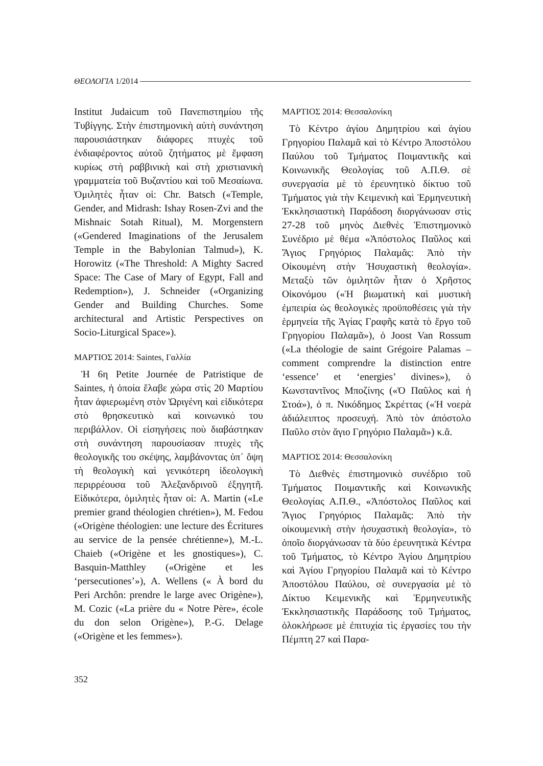ΘΕΟΛΟΓΙΑ 1/2014
Institut Judaicum τοῦ Πανεπιστημίου τῆς Τυβίγγης. Στὴν ἐπιστημονικὴ αὐτὴ συνάντηση παρουσιάστηκαν διάφορες πτυχὲς τοῦ ἐνδιαφέροντος αὐτοῦ ζητήματος μὲ ἔμφαση κυρίως στὴ ραββινικὴ καὶ στὴ χριστιανικὴ γραμματεία τοῦ Βυζαντίου καὶ τοῦ Μεσαίωνα. Ὁμιλητὲς ἦταν οἱ: Chr. Batsch («Temple, Gender, and Midrash: Ishay Rosen-Zvi and the Mishnaic Sotah Ritual), M. Morgenstern («Gendered Imaginations of the Jerusalem Temple in the Babylonian Talmud»), K. Horowitz («The Threshold: A Mighty Sacred Space: The Case of Mary of Egypt, Fall and Redemption»), J. Schneider («Organizing Gender and Building Churches. Some architectural and Artistic Perspectives on Socio-Liturgical Space»).
ΜΑΡΤΙΟΣ 2014: Saintes, Γαλλία
Ἡ 6η Petite Journée de Patristique de Saintes, ἡ ὁποία ἔλαβε χώρα στὶς 20 Μαρτίου ἦταν ἀφιερωμένη στὸν Ὠριγένη καὶ εἰδικότερα στὸ θρησκευτικὸ καὶ κοινωνικό του περιβάλλον. Οἱ εἰσηγήσεις ποὺ διαβάστηκαν στὴ συνάντηση παρουσίασαν πτυχὲς τῆς θεολογικῆς του σκέψης, λαμβάνοντας ὑπ᾽ ὄψη τὴ θεολογικὴ καὶ γενικότερη ἰδεολογικὴ περιρρέουσα τοῦ Ἀλεξανδρινοῦ ἐξηγητῆ. Εἰδικότερα, ὁμιλητὲς ἦταν οἱ: A. Martin («Le premier grand théologien chrétien»), M. Fedou («Origène théologien: une lecture des Écritures au service de la pensée chrétienne»), M.-L. Chaieb («Origène et les gnostiques»), C. Basquin-Matthley («Origène et les ‘persecutiones’»), A. Wellens (« À bord du Peri Archôn: prendre le large avec Origène»), M. Cozic («La prière du « Notre Père», école du don selon Origène»), P.-G. Delage («Origène et les femmes»).
ΜΑΡΤΙΟΣ 2014: Θεσσαλονίκη
Τὸ Κέντρο ἁγίου Δημητρίου καὶ ἁγίου Γρηγορίου Παλαμᾶ καὶ τὸ Κέντρο Ἀποστόλου Παύλου τοῦ Τμήματος Ποιμαντικῆς καὶ Κοινωνικῆς Θεολογίας τοῦ Α.Π.Θ. σὲ συνεργασία μὲ τὸ ἐρευνητικὸ δίκτυο τοῦ Τμήματος γιὰ τὴν Κειμενικὴ καὶ Ἑρμηνευτικὴ Ἐκκλησιαστικὴ Παράδοση διοργάνωσαν στὶς 27-28 τοῦ μηνὸς Διεθνὲς Ἐπιστημονικὸ Συνέδριο μὲ θέμα «Ἀπόστολος Παῦλος καὶ Ἅγιος Γρηγόριος Παλαμᾶς: Ἀπὸ τὴν Οἰκουμένη στὴν Ἡσυχαστικὴ θεολογία». Μεταξὺ τῶν ὁμιλητῶν ἦταν ὁ Χρῆστος Οἰκονόμου («Ἡ βιωματικὴ καὶ μυστικὴ ἐμπειρία ὡς θεολογικὲς προϋποθέσεις γιὰ τὴν ἑρμηνεία τῆς Ἁγίας Γραφῆς κατὰ τὸ ἔργο τοῦ Γρηγορίου Παλαμᾶ»), ὁ Joost Van Rossum («La théologie de saint Grégoire Palamas –comment comprendre la distinction entre ‘essence’ et ‘energies’ divines»), ὁ Κωνσταντῖνος Μποζίνης («Ὁ Παῦλος καὶ ἡ Στοά»), ὁ π. Νικόδημος Σκρέττας («Ἡ νοερὰ ἀδιάλειπτος προσευχή. Ἀπὸ τὸν ἀπόστολο Παῦλο στὸν ἅγιο Γρηγόριο Παλαμᾶ») κ.ἄ.
ΜΑΡΤΙΟΣ 2014: Θεσσαλονίκη
Τὸ Διεθνὲς ἐπιστημονικὸ συνέδριο τοῦ Τμήματος Ποιμαντικῆς καὶ Κοινωνικῆς Θεολογίας Α.Π.Θ., «Ἀπόστολος Παῦλος καὶ Ἅγιος Γρηγόριος Παλαμᾶς: Ἀπὸ τὴν οἰκουμενικὴ στὴν ἡσυχαστικὴ θεολογία», τὸ ὁποῖο διοργάνωσαν τὰ δύο ἐρευνητικὰ Κέντρα τοῦ Τμήματος, τὸ Κέντρο Ἁγίου Δημητρίου καὶ Ἁγίου Γρηγορίου Παλαμᾶ καὶ τὸ Κέντρο Ἀποστόλου Παύλου, σὲ συνεργασία μὲ τὸ Δίκτυο Κειμενικῆς καὶ Ἑρμηνευτικῆς Ἐκκλησιαστικῆς Παράδοσης τοῦ Τμήματος, ὁλοκλήρωσε μὲ ἐπιτυχία τὶς ἐργασίες του τὴν Πέμπτη 27 καὶ Παρα-
352